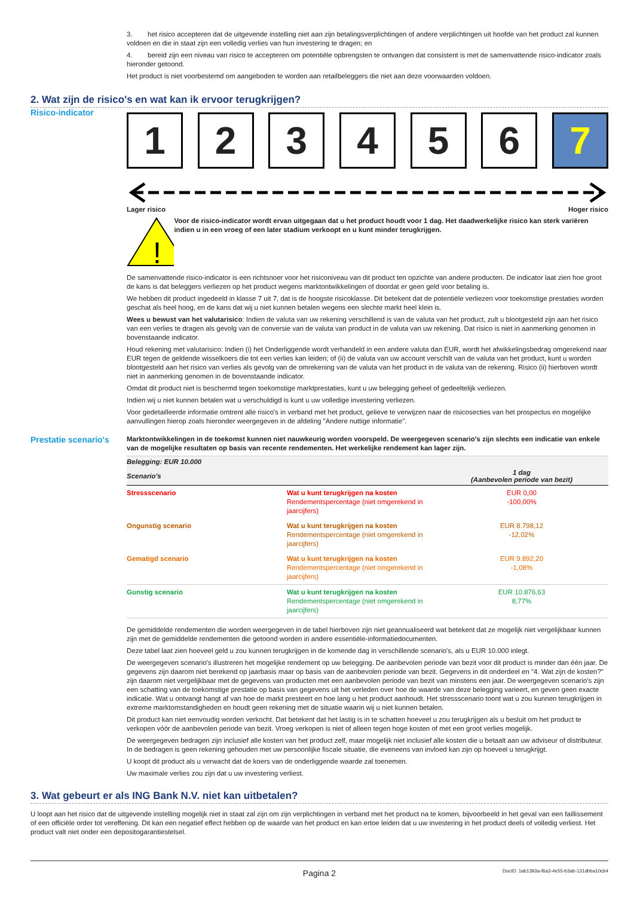3. het risico accepteren dat de uitgevende instelling niet aan zijn betalingsverplichtingen of andere verplichtingen uit hoofde van het product zal kunnen voldoen en die in staat zijn een volledig verlies van hun investering te dragen; en
4. bereid zijn een niveau van risico te accepteren om potentiële opbrengsten te ontvangen dat consistent is met de samenvattende risico-indicator zoals hieronder getoond.
Het product is niet voorbestemd om aangeboden te worden aan retailbeleggers die niet aan deze voorwaarden voldoen.
2. Wat zijn de risico's en wat kan ik ervoor terugkrijgen?
Risico-indicator
1 2 3 4 5 6 7
Lager risico Hoger risico
!
Voor de risico-indicator wordt ervan uitgegaan dat u het product houdt voor 1 dag. Het daadwerkelijke risico kan sterk variëren indien u in een vroeg of een later stadium verkoopt en u kunt minder terugkrijgen.
De samenvattende risico-indicator is een richtsnoer voor het risiconiveau van dit product ten opzichte van andere producten. De indicator laat zien hoe groot de kans is dat beleggers verliezen op het product wegens marktontwikkelingen of doordat er geen geld voor betaling is.
We hebben dit product ingedeeld in klasse 7 uit 7, dat is de hoogste risicoklasse. Dit betekent dat de potentiële verliezen voor toekomstige prestaties worden geschat als heel hoog, en de kans dat wij u niet kunnen betalen wegens een slechte markt heel klein is.
Wees u bewust van het valutarisico: Indien de valuta van uw rekening verschillend is van de valuta van het product, zult u blootgesteld zijn aan het risico van een verlies te dragen als gevolg van de conversie van de valuta van product in de valuta van uw rekening. Dat risico is niet in aanmerking genomen in bovenstaande indicator.
Houd rekening met valutarisico: Indien (i) het Onderliggende wordt verhandeld in een andere valuta dan EUR, wordt het afwikkelingsbedrag omgerekend naar EUR tegen de geldende wisselkoers die tot een verlies kan leiden; of (ii) de valuta van uw account verschilt van de valuta van het product, kunt u worden blootgesteld aan het risico van verlies als gevolg van de omrekening van de valuta van het product in de valuta van de rekening. Risico (ii) hierboven wordt niet in aanmerking genomen in de bovenstaande indicator.
Omdat dit product niet is beschermd tegen toekomstige marktprestaties, kunt u uw belegging geheel of gedeeltelijk verliezen.
Indien wij u niet kunnen betalen wat u verschuldigd is kunt u uw volledige investering verliezen.
Voor gedetailleerde informatie omtrent alle risico's in verband met het product, gelieve te verwijzen naar de risicosecties van het prospectus en mogelijke aanvullingen hierop zoals hieronder weergegeven in de afdeling "Andere nuttige informatie".
Prestatie scenario's
Marktontwikkelingen in de toekomst kunnen niet nauwkeurig worden voorspeld. De weergegeven scenario's zijn slechts een indicatie van enkele van de mogelijke resultaten op basis van recente rendementen. Het werkelijke rendement kan lager zijn.
| Belegging: EUR 10.000 | | |
| --- | --- | --- |
| Scenario's | | 1 dag (Aanbevolen periode van bezit) |
| Stressscenario | Wat u kunt terugkrijgen na kosten Rendementspercentage (niet omgerekend in jaarcijfers) | EUR 0,00 -100,00% |
| Ongunstig scenario | Wat u kunt terugkrijgen na kosten Rendementspercentage (niet omgerekend in jaarcijfers) | EUR 8.798,12 -12,02% |
| Gematigd scenario | Wat u kunt terugkrijgen na kosten Rendementspercentage (niet omgerekend in jaarcijfers) | EUR 9.892,20 -1,08% |
| Gunstig scenario | Wat u kunt terugkrijgen na kosten Rendementspercentage (niet omgerekend in jaarcijfers) | EUR 10.876,63 8,77% |
De gemiddelde rendementen die worden weergegeven in de tabel hierboven zijn niet geannualiseerd wat betekent dat ze mogelijk niet vergelijkbaar kunnen zijn met de gemiddelde rendementen die getoond worden in andere essentiële-informatiedocumenten.
Deze tabel laat zien hoeveel geld u zou kunnen terugkrijgen in de komende dag in verschillende scenario's, als u EUR 10.000 inlegt.
De weergegeven scenario's illustreren het mogelijke rendement op uw belegging. De aanbevolen periode van bezit voor dit product is minder dan één jaar. De gegevens zijn daarom niet berekend op jaarbasis maar op basis van de aanbevolen periode van bezit. Gegevens in dit onderdeel en "4. Wat zijn de kosten?" zijn daarom niet vergelijkbaar met de gegevens van producten met een aanbevolen periode van bezit van minstens een jaar. De weergegeven scenario's zijn een schatting van de toekomstige prestatie op basis van gegevens uit het verleden over hoe de waarde van deze belegging varieert, en geven geen exacte indicatie. Wat u ontvangt hangt af van hoe de markt presteert en hoe lang u het product aanhoudt. Het stressscenario toont wat u zou kunnen terugkrijgen in extreme marktomstandigheden en houdt geen rekening met de situatie waarin wij u niet kunnen betalen.
Dit product kan niet eenvoudig worden verkocht. Dat betekent dat het lastig is in te schatten hoeveel u zou terugkrijgen als u besluit om het product te verkopen vóór de aanbevolen periode van bezit. Vroeg verkopen is niet of alleen tegen hoge kosten of met een groot verlies mogelijk.
De weergegeven bedragen zijn inclusief alle kosten van het product zelf, maar mogelijk niet inclusief alle kosten die u betaalt aan uw adviseur of distributeur. In de bedragen is geen rekening gehouden met uw persoonlijke fiscale situatie, die eveneens van invloed kan zijn op hoeveel u terugkrijgt.
U koopt dit product als u verwacht dat de koers van de onderliggende waarde zal toenemen.
Uw maximale verlies zou zijn dat u uw investering verliest.
3. Wat gebeurt er als ING Bank N.V. niet kan uitbetalen?
U loopt aan het risico dat de uitgevende instelling mogelijk niet in staat zal zijn om zijn verplichtingen in verband met het product na te komen, bijvoorbeeld in het geval van een faillissement of een officiële order tot vereffening. Dit kan een negatief effect hebben op de waarde van het product en kan ertoe leiden dat u uw investering in het product deels of volledig verliest. Het product valt niet onder een depositogarantiestelsel.
Pagina 2 DocID: 1ab1393a-f6a3-4e55-b3ab-131dbba10cb4